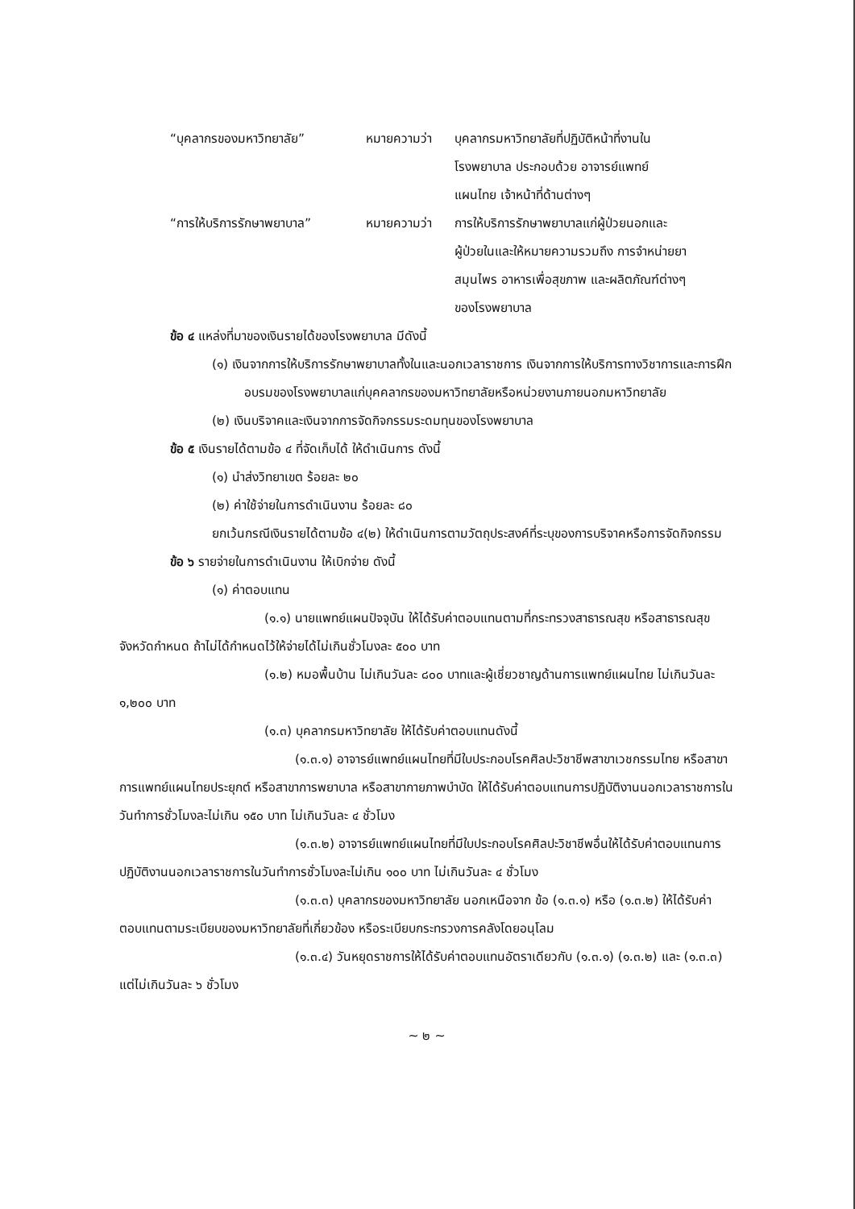“บุคลากรของมหาวิทยาลัย”
หมายความว่า
บุคลากรมหาวิทยาลัยที่ปฏิบัติหน้าที่งานใน
โรงพยาบาล ประกอบด้วย อาจารย์แพทย์
แผนไทย เจ้าหน้าที่ด้านต่างๆ
“การให้บริการรักษาพยาบาล”
หมายความว่า
การให้บริการรักษาพยาบาลแก่ผู้ป่วยนอกและ
ผู้ป่วยในและให้หมายความรวมถึง การจำหน่ายยา
สมุนไพร อาหารเพื่อสุขภาพ และผลิตภัณฑ์ต่างๆ
ของโรงพยาบาล
ข้อ ๔ แหล่งที่มาของเงินรายได้ของโรงพยาบาล มีดังนี้
(๑) เงินจากการให้บริการรักษาพยาบาลทั้งในและนอกเวลาราชการ เงินจากการให้บริการทางวิชาการและการฝึกอบรมของโรงพยาบาลแก่บุคคลากรของมหาวิทยาลัยหรือหน่วยงานภายนอกมหาวิทยาลัย
(๒) เงินบริจาคและเงินจากการจัดกิจกรรมระดมทุนของโรงพยาบาล
ข้อ ๕ เงินรายได้ตามข้อ ๔ ที่จัดเก็บได้ ให้ดำเนินการ ดังนี้
(๑) นำส่งวิทยาเขต ร้อยละ ๒๐
(๒) ค่าใช้จ่ายในการดำเนินงาน ร้อยละ ๘๐
ยกเว้นกรณีเงินรายได้ตามข้อ ๔(๒) ให้ดำเนินการตามวัตถุประสงค์ที่ระบุของการบริจาคหรือการจัดกิจกรรม
ข้อ ๖ รายจ่ายในการดำเนินงาน ให้เบิกจ่าย ดังนี้
(๑) ค่าตอบแทน
(๑.๑) นายแพทย์แผนปัจจุบัน ให้ได้รับค่าตอบแทนตามที่กระทรวงสาธารณสุข หรือสาธารณสุขจังหวัดกำหนด ถ้าไม่ได้กำหนดไว้ให้จ่ายได้ไม่เกินชั่วโมงละ ๕๐๐ บาท
(๑.๒) หมอพื้นบ้าน ไม่เกินวันละ ๘๐๐ บาทและผู้เชี่ยวชาญด้านการแพทย์แผนไทย ไม่เกินวันละ ๑,๒๐๐ บาท
(๑.๓) บุคลากรมหาวิทยาลัย ให้ได้รับค่าตอบแทนดังนี้
(๑.๓.๑) อาจารย์แพทย์แผนไทยที่มีใบประกอบโรคศิลปะวิชาชีพสาขาเวชกรรมไทย หรือสาขาการแพทย์แผนไทยประยุกต์ หรือสาขาการพยาบาล หรือสาขากายภาพบำบัด ให้ได้รับค่าตอบแทนการปฏิบัติงานนอกเวลาราชการในวันทำการชั่วโมงละไม่เกิน ๑๕๐ บาท ไม่เกินวันละ ๔ ชั่วโมง
(๑.๓.๒) อาจารย์แพทย์แผนไทยที่มีใบประกอบโรคศิลปะวิชาชีพอื่นให้ได้รับค่าตอบแทนการปฏิบัติงานนอกเวลาราชการในวันทำการชั่วโมงละไม่เกิน ๑๐๐ บาท ไม่เกินวันละ ๔ ชั่วโมง
(๑.๓.๓) บุคลากรของมหาวิทยาลัย นอกเหนือจาก ข้อ (๑.๓.๑) หรือ (๑.๓.๒) ให้ได้รับค่าตอบแทนตามระเบียบของมหาวิทยาลัยที่เกี่ยวข้อง หรือระเบียบกระทรวงการคลังโดยอนุโลม
(๑.๓.๔) วันหยุดราชการให้ได้รับค่าตอบแทนอัตราเดียวกับ (๑.๓.๑) (๑.๓.๒) และ (๑.๓.๓) แต่ไม่เกินวันละ ๖ ชั่วโมง
~ ๒ ~